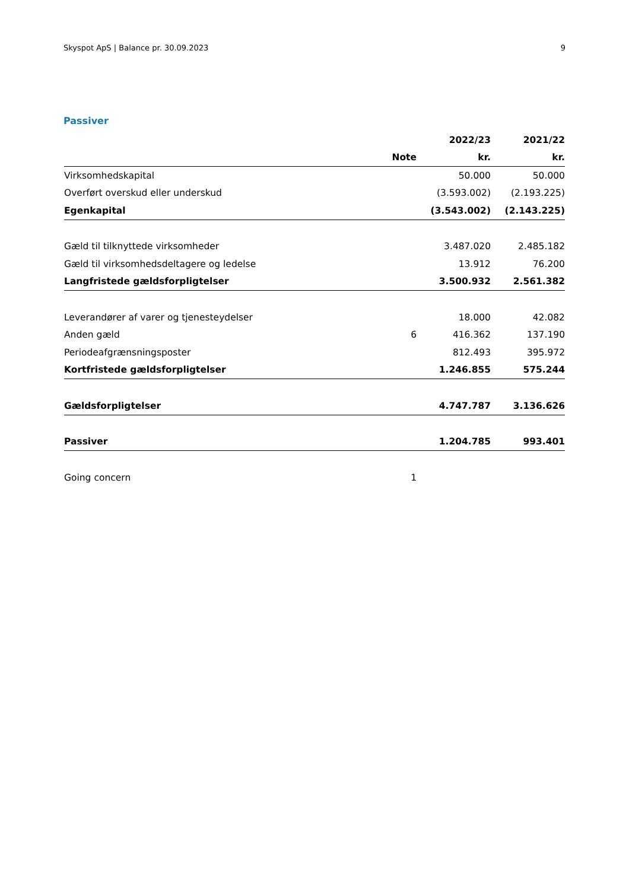Skyspot ApS | Balance pr. 30.09.2023 9
Passiver
| | | 2022/23 | 2021/22 |
| --- | --- | --- | --- |
| | Note | kr. | kr. |
| Virksomhedskapital | | 50.000 | 50.000 |
| Overført overskud eller underskud | | (3.593.002) | (2.193.225) |
| Egenkapital | | (3.543.002) | (2.143.225) |
| Gæld til tilknyttede virksomheder | | 3.487.020 | 2.485.182 |
| Gæld til virksomhedsdeltagere og ledelse | | 13.912 | 76.200 |
| Langfristede gældsforpligtelser | | 3.500.932 | 2.561.382 |
| Leverandører af varer og tjenesteydelser | | 18.000 | 42.082 |
| Anden gæld | 6 | 416.362 | 137.190 |
| Periodeafgrænsningsposter | | 812.493 | 395.972 |
| Kortfristede gældsforpligtelser | | 1.246.855 | 575.244 |
| Gældsforpligtelser | | 4.747.787 | 3.136.626 |
| Passiver | | 1.204.785 | 993.401 |
| Going concern | 1 | | |